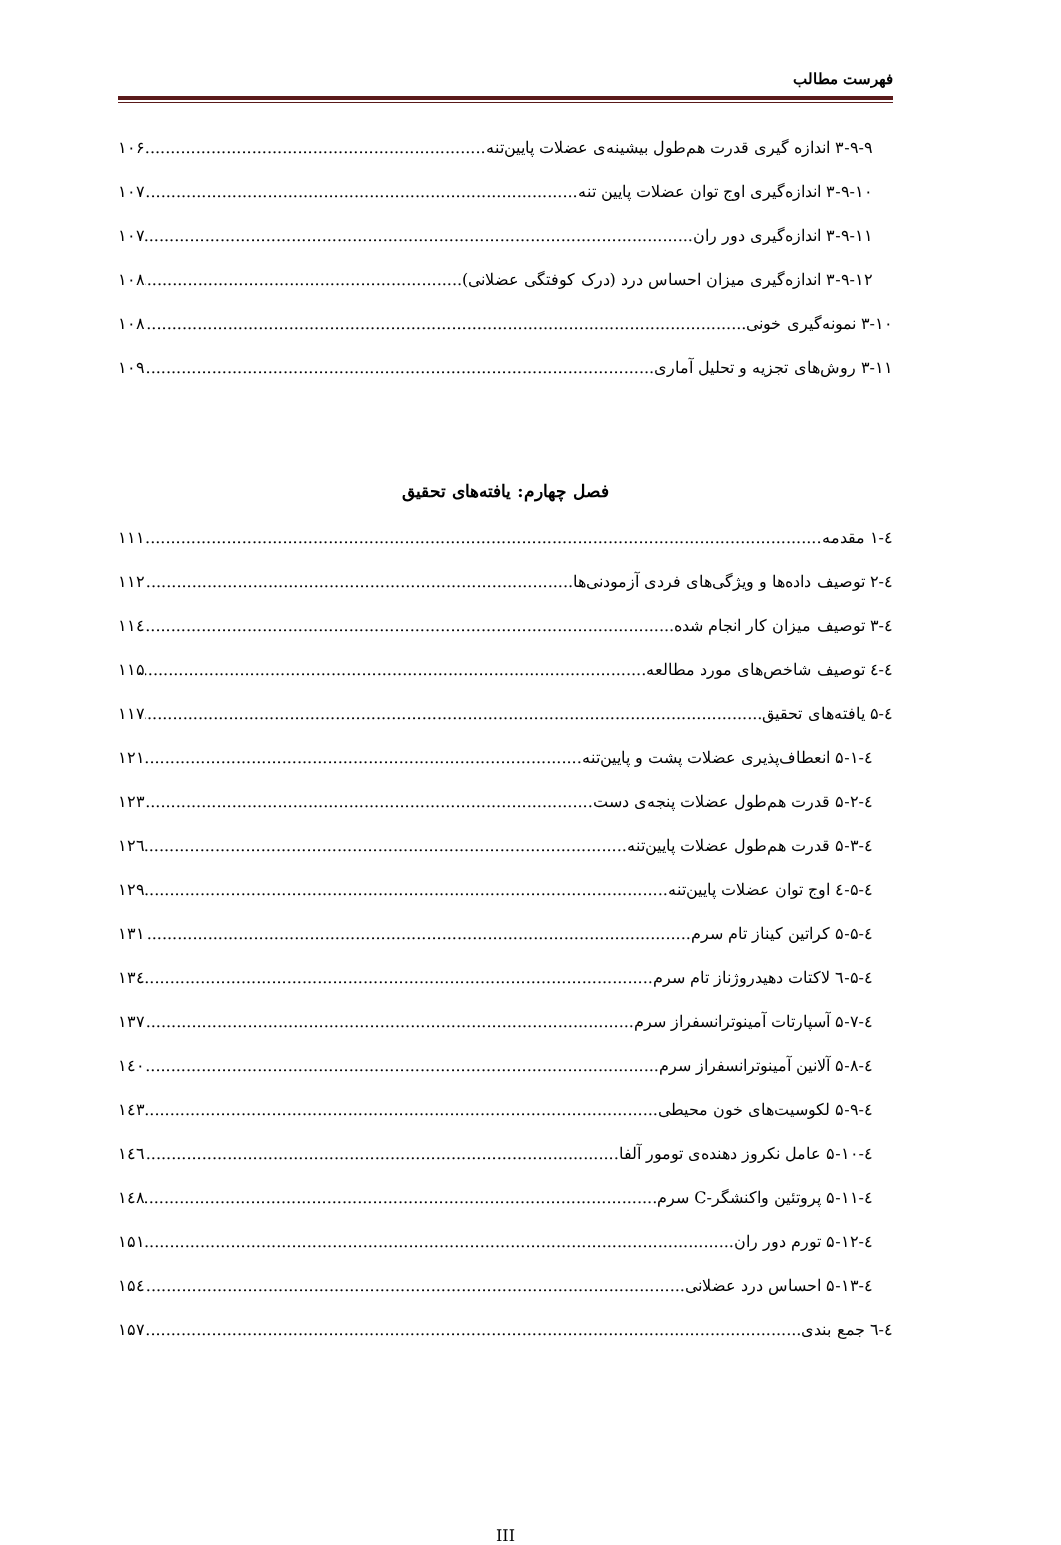فهرست مطالب
۳-۹-۹ اندازه گیری قدرت هم‌طول بیشینه‌ی عضلات پایین‌تنه ۱۰۶
۳-۹-۱۰ اندازه‌گیری اوج توان عضلات پایین تنه ۱۰۷
۳-۹-۱۱ اندازه‌گیری دور ران ۱۰۷
۳-۹-۱۲ اندازه‌گیری میزان احساس درد (درک کوفتگی عضلانی) ۱۰۸
۳-۱۰ نمونه‌گیری خونی ۱۰۸
۳-۱۱ روش‌های تجزیه و تحلیل آماری ۱۰۹
فصل چهارم: یافته‌های تحقیق
٤-۱ مقدمه ۱۱۱
٤-۲ توصیف داده‌ها و ویژگی‌های فردی آزمودنی‌ها ۱۱۲
٤-۳ توصیف میزان کار انجام شده ۱۱٤
٤-٤ توصیف شاخص‌های مورد مطالعه ۱۱۵
٤-۵ یافته‌های تحقیق ۱۱۷
٤-۵-۱ انعطاف‌پذیری عضلات پشت و پایین‌تنه ۱۲۱
٤-۵-۲ قدرت هم‌طول عضلات پنجه‌ی دست ۱۲۳
٤-۵-۳ قدرت هم‌طول عضلات پایین‌تنه ۱۲٦
٤-۵-٤ اوج توان عضلات پایین‌تنه ۱۲۹
٤-۵-۵ کراتین کیناز تام سرم ۱۳۱
٤-۵-٦ لاکتات دهیدروژناز تام سرم ۱۳٤
٤-۵-۷ آسپارتات آمینوترانسفراز سرم ۱۳۷
٤-۵-۸ آلانین آمینوترانسفراز سرم ۱٤۰
٤-۵-۹ لکوسیت‌های خون محیطی ۱٤۳
٤-۵-۱۰ عامل نکروز دهنده‌ی تومور آلفا ۱٤٦
٤-۵-۱۱ پروتئین واکنشگر-C سرم ۱٤۸
٤-۵-۱۲ تورم دور ران ۱۵۱
٤-۵-۱۳ احساس درد عضلانی ۱۵٤
٤-٦ جمع بندی ۱۵۷
III